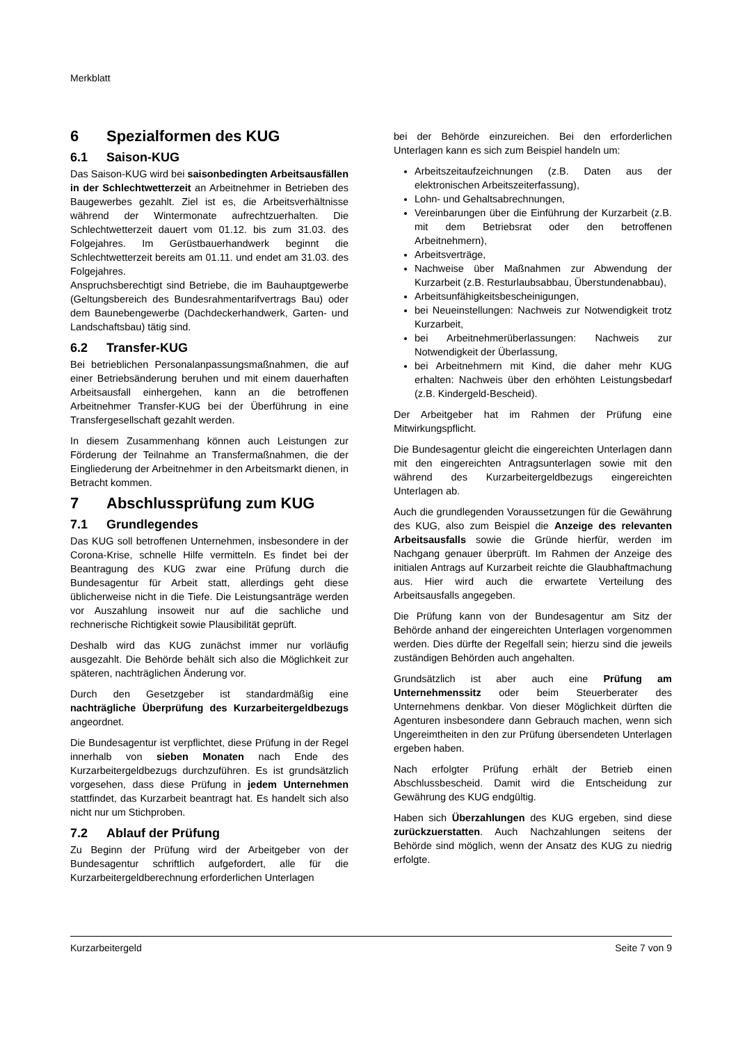Merkblatt
6 Spezialformen des KUG
6.1 Saison-KUG
Das Saison-KUG wird bei saisonbedingten Arbeitsausfällen in der Schlechtwetterzeit an Arbeitnehmer in Betrieben des Baugewerbes gezahlt. Ziel ist es, die Arbeitsverhältnisse während der Wintermonate aufrechtzuerhalten. Die Schlechtwetterzeit dauert vom 01.12. bis zum 31.03. des Folgejahres. Im Gerüstbauerhandwerk beginnt die Schlechtwetterzeit bereits am 01.11. und endet am 31.03. des Folgejahres.
Anspruchsberechtigt sind Betriebe, die im Bauhauptgewerbe (Geltungsbereich des Bundesrahmentarifvertrags Bau) oder dem Baunebengewerbe (Dachdeckerhandwerk, Garten- und Landschaftsbau) tätig sind.
6.2 Transfer-KUG
Bei betrieblichen Personalanpassungsmaßnahmen, die auf einer Betriebsänderung beruhen und mit einem dauerhaften Arbeitsausfall einhergehen, kann an die betroffenen Arbeitnehmer Transfer-KUG bei der Überführung in eine Transfergesellschaft gezahlt werden.
In diesem Zusammenhang können auch Leistungen zur Förderung der Teilnahme an Transfermaßnahmen, die der Eingliederung der Arbeitnehmer in den Arbeitsmarkt dienen, in Betracht kommen.
7 Abschlussprüfung zum KUG
7.1 Grundlegendes
Das KUG soll betroffenen Unternehmen, insbesondere in der Corona-Krise, schnelle Hilfe vermitteln. Es findet bei der Beantragung des KUG zwar eine Prüfung durch die Bundesagentur für Arbeit statt, allerdings geht diese üblicherweise nicht in die Tiefe. Die Leistungsanträge werden vor Auszahlung insoweit nur auf die sachliche und rechnerische Richtigkeit sowie Plausibilität geprüft.
Deshalb wird das KUG zunächst immer nur vorläufig ausgezahlt. Die Behörde behält sich also die Möglichkeit zur späteren, nachträglichen Änderung vor.
Durch den Gesetzgeber ist standardmäßig eine nachträgliche Überprüfung des Kurzarbeitergeldbezugs angeordnet.
Die Bundesagentur ist verpflichtet, diese Prüfung in der Regel innerhalb von sieben Monaten nach Ende des Kurzarbeitergeldbezugs durchzuführen. Es ist grundsätzlich vorgesehen, dass diese Prüfung in jedem Unternehmen stattfindet, das Kurzarbeit beantragt hat. Es handelt sich also nicht nur um Stichproben.
7.2 Ablauf der Prüfung
Zu Beginn der Prüfung wird der Arbeitgeber von der Bundesagentur schriftlich aufgefordert, alle für die Kurzarbeitergeldberechnung erforderlichen Unterlagen
bei der Behörde einzureichen. Bei den erforderlichen Unterlagen kann es sich zum Beispiel handeln um:
Arbeitszeitaufzeichnungen (z.B. Daten aus der elektronischen Arbeitszeiterfassung),
Lohn- und Gehaltsabrechnungen,
Vereinbarungen über die Einführung der Kurzarbeit (z.B. mit dem Betriebsrat oder den betroffenen Arbeitnehmern),
Arbeitsverträge,
Nachweise über Maßnahmen zur Abwendung der Kurzarbeit (z.B. Resturlaubsabbau, Überstundenabbau),
Arbeitsunfähigkeitsbescheinigungen,
bei Neueinstellungen: Nachweis zur Notwendigkeit trotz Kurzarbeit,
bei Arbeitnehmerüberlassungen: Nachweis zur Notwendigkeit der Überlassung,
bei Arbeitnehmern mit Kind, die daher mehr KUG erhalten: Nachweis über den erhöhten Leistungsbedarf (z.B. Kindergeld-Bescheid).
Der Arbeitgeber hat im Rahmen der Prüfung eine Mitwirkungspflicht.
Die Bundesagentur gleicht die eingereichten Unterlagen dann mit den eingereichten Antragsunterlagen sowie mit den während des Kurzarbeitergeldbezugs eingereichten Unterlagen ab.
Auch die grundlegenden Voraussetzungen für die Gewährung des KUG, also zum Beispiel die Anzeige des relevanten Arbeitsausfalls sowie die Gründe hierfür, werden im Nachgang genauer überprüft. Im Rahmen der Anzeige des initialen Antrags auf Kurzarbeit reichte die Glaubhaftmachung aus. Hier wird auch die erwartete Verteilung des Arbeitsausfalls angegeben.
Die Prüfung kann von der Bundesagentur am Sitz der Behörde anhand der eingereichten Unterlagen vorgenommen werden. Dies dürfte der Regelfall sein; hierzu sind die jeweils zuständigen Behörden auch angehalten.
Grundsätzlich ist aber auch eine Prüfung am Unternehmenssitz oder beim Steuerberater des Unternehmens denkbar. Von dieser Möglichkeit dürften die Agenturen insbesondere dann Gebrauch machen, wenn sich Ungereimtheiten in den zur Prüfung übersendeten Unterlagen ergeben haben.
Nach erfolgter Prüfung erhält der Betrieb einen Abschlussbescheid. Damit wird die Entscheidung zur Gewährung des KUG endgültig.
Haben sich Überzahlungen des KUG ergeben, sind diese zurückzuerstatten. Auch Nachzahlungen seitens der Behörde sind möglich, wenn der Ansatz des KUG zu niedrig erfolgte.
Kurzarbeitergeld Seite 7 von 9